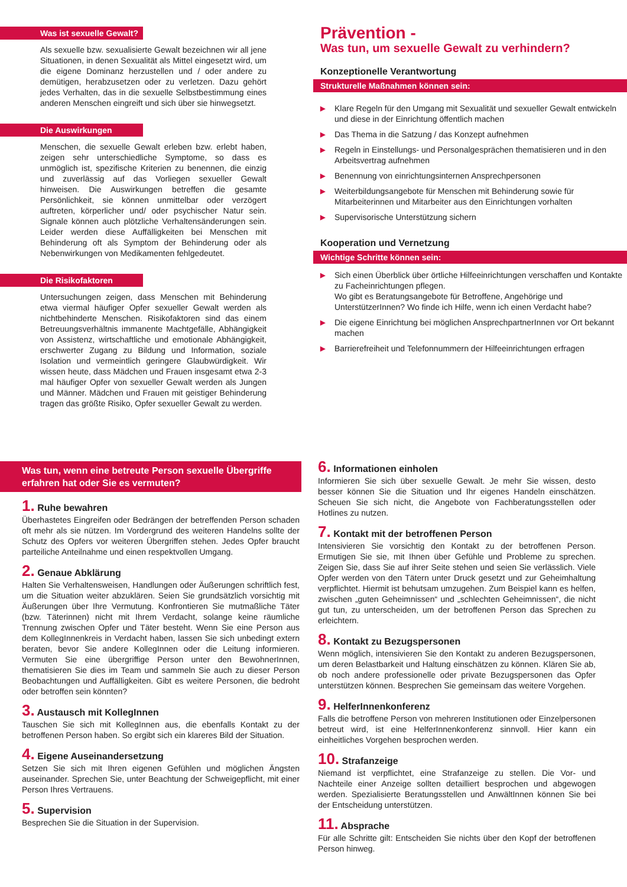Was ist sexuelle Gewalt?
Als sexuelle bzw. sexualisierte Gewalt bezeichnen wir all jene Situationen, in denen Sexualität als Mittel eingesetzt wird, um die eigene Dominanz herzustellen und / oder andere zu demütigen, herabzusetzen oder zu verletzen. Dazu gehört jedes Verhalten, das in die sexuelle Selbstbestimmung eines anderen Menschen eingreift und sich über sie hinwegsetzt.
Die Auswirkungen
Menschen, die sexuelle Gewalt erleben bzw. erlebt haben, zeigen sehr unterschiedliche Symptome, so dass es unmöglich ist, spezifische Kriterien zu benennen, die einzig und zuverlässig auf das Vorliegen sexueller Gewalt hinweisen. Die Auswirkungen betreffen die gesamte Persönlichkeit, sie können unmittelbar oder verzögert auftreten, körperlicher und/ oder psychischer Natur sein. Signale können auch plötzliche Verhaltensänderungen sein. Leider werden diese Auffälligkeiten bei Menschen mit Behinderung oft als Symptom der Behinderung oder als Nebenwirkungen von Medikamenten fehlgedeutet.
Die Risikofaktoren
Untersuchungen zeigen, dass Menschen mit Behinderung etwa viermal häufiger Opfer sexueller Gewalt werden als nichtbehinderte Menschen. Risikofaktoren sind das einem Betreuungsverhältnis immanente Machtgefälle, Abhängigkeit von Assistenz, wirtschaftliche und emotionale Abhängigkeit, erschwerter Zugang zu Bildung und Information, soziale Isolation und vermeintlich geringere Glaubwürdigkeit. Wir wissen heute, dass Mädchen und Frauen insgesamt etwa 2-3 mal häufiger Opfer von sexueller Gewalt werden als Jungen und Männer. Mädchen und Frauen mit geistiger Behinderung tragen das größte Risiko, Opfer sexueller Gewalt zu werden.
Prävention -
Was tun, um sexuelle Gewalt zu verhindern?
Konzeptionelle Verantwortung
Strukturelle Maßnahmen können sein:
▶ Klare Regeln für den Umgang mit Sexualität und sexueller Gewalt entwickeln und diese in der Einrichtung öffentlich machen
▶ Das Thema in die Satzung / das Konzept aufnehmen
▶ Regeln in Einstellungs- und Personalgesprächen thematisieren und in den Arbeitsvertrag aufnehmen
▶ Benennung von einrichtungsinternen Ansprechpersonen
▶ Weiterbildungsangebote für Menschen mit Behinderung sowie für Mitarbeiterinnen und Mitarbeiter aus den Einrichtungen vorhalten
▶ Supervisorische Unterstützung sichern
Kooperation und Vernetzung
Wichtige Schritte können sein:
▶ Sich einen Überblick über örtliche Hilfeeinrichtungen verschaffen und Kontakte zu Facheinrichtungen pflegen.
Wo gibt es Beratungsangebote für Betroffene, Angehörige und UnterstützerInnen? Wo finde ich Hilfe, wenn ich einen Verdacht habe?
▶ Die eigene Einrichtung bei möglichen AnsprechpartnerInnen vor Ort bekannt machen
▶ Barrierefreiheit und Telefonnummern der Hilfeeinrichtungen erfragen
Was tun, wenn eine betreute Person sexuelle Übergriffe erfahren hat oder Sie es vermuten?
1. Ruhe bewahren
Überhastetes Eingreifen oder Bedrängen der betreffenden Person schaden oft mehr als sie nützen. Im Vordergrund des weiteren Handelns sollte der Schutz des Opfers vor weiteren Übergriffen stehen. Jedes Opfer braucht parteiliche Anteilnahme und einen respektvollen Umgang.
2. Genaue Abklärung
Halten Sie Verhaltensweisen, Handlungen oder Äußerungen schriftlich fest, um die Situation weiter abzuklären. Seien Sie grundsätzlich vorsichtig mit Äußerungen über Ihre Vermutung. Konfrontieren Sie mutmaßliche Täter (bzw. Täterinnen) nicht mit Ihrem Verdacht, solange keine räumliche Trennung zwischen Opfer und Täter besteht. Wenn Sie eine Person aus dem KollegInnenkreis in Verdacht haben, lassen Sie sich unbedingt extern beraten, bevor Sie andere KollegInnen oder die Leitung informieren. Vermuten Sie eine übergriffige Person unter den BewohnerInnen, thematisieren Sie dies im Team und sammeln Sie auch zu dieser Person Beobachtungen und Auffälligkeiten. Gibt es weitere Personen, die bedroht oder betroffen sein könnten?
3. Austausch mit KollegInnen
Tauschen Sie sich mit KollegInnen aus, die ebenfalls Kontakt zu der betroffenen Person haben. So ergibt sich ein klareres Bild der Situation.
4. Eigene Auseinandersetzung
Setzen Sie sich mit Ihren eigenen Gefühlen und möglichen Ängsten auseinander. Sprechen Sie, unter Beachtung der Schweigepflicht, mit einer Person Ihres Vertrauens.
5. Supervision
Besprechen Sie die Situation in der Supervision.
6. Informationen einholen
Informieren Sie sich über sexuelle Gewalt. Je mehr Sie wissen, desto besser können Sie die Situation und Ihr eigenes Handeln einschätzen. Scheuen Sie sich nicht, die Angebote von Fachberatungsstellen oder Hotlines zu nutzen.
7. Kontakt mit der betroffenen Person
Intensivieren Sie vorsichtig den Kontakt zu der betroffenen Person. Ermutigen Sie sie, mit Ihnen über Gefühle und Probleme zu sprechen. Zeigen Sie, dass Sie auf ihrer Seite stehen und seien Sie verlässlich. Viele Opfer werden von den Tätern unter Druck gesetzt und zur Geheimhaltung verpflichtet. Hiermit ist behutsam umzugehen. Zum Beispiel kann es helfen, zwischen „guten Geheimnissen“ und „schlechten Geheimnissen“, die nicht gut tun, zu unterscheiden, um der betroffenen Person das Sprechen zu erleichtern.
8. Kontakt zu Bezugspersonen
Wenn möglich, intensivieren Sie den Kontakt zu anderen Bezugspersonen, um deren Belastbarkeit und Haltung einschätzen zu können. Klären Sie ab, ob noch andere professionelle oder private Bezugspersonen das Opfer unterstützen können. Besprechen Sie gemeinsam das weitere Vorgehen.
9. HelferInnenkonferenz
Falls die betroffene Person von mehreren Institutionen oder Einzelpersonen betreut wird, ist eine HelferInnenkonferenz sinnvoll. Hier kann ein einheitliches Vorgehen besprochen werden.
10. Strafanzeige
Niemand ist verpflichtet, eine Strafanzeige zu stellen. Die Vor- und Nachteile einer Anzeige sollten detailliert besprochen und abgewogen werden. Spezialisierte Beratungsstellen und AnwältInnen können Sie bei der Entscheidung unterstützen.
11. Absprache
Für alle Schritte gilt: Entscheiden Sie nichts über den Kopf der betroffenen Person hinweg.